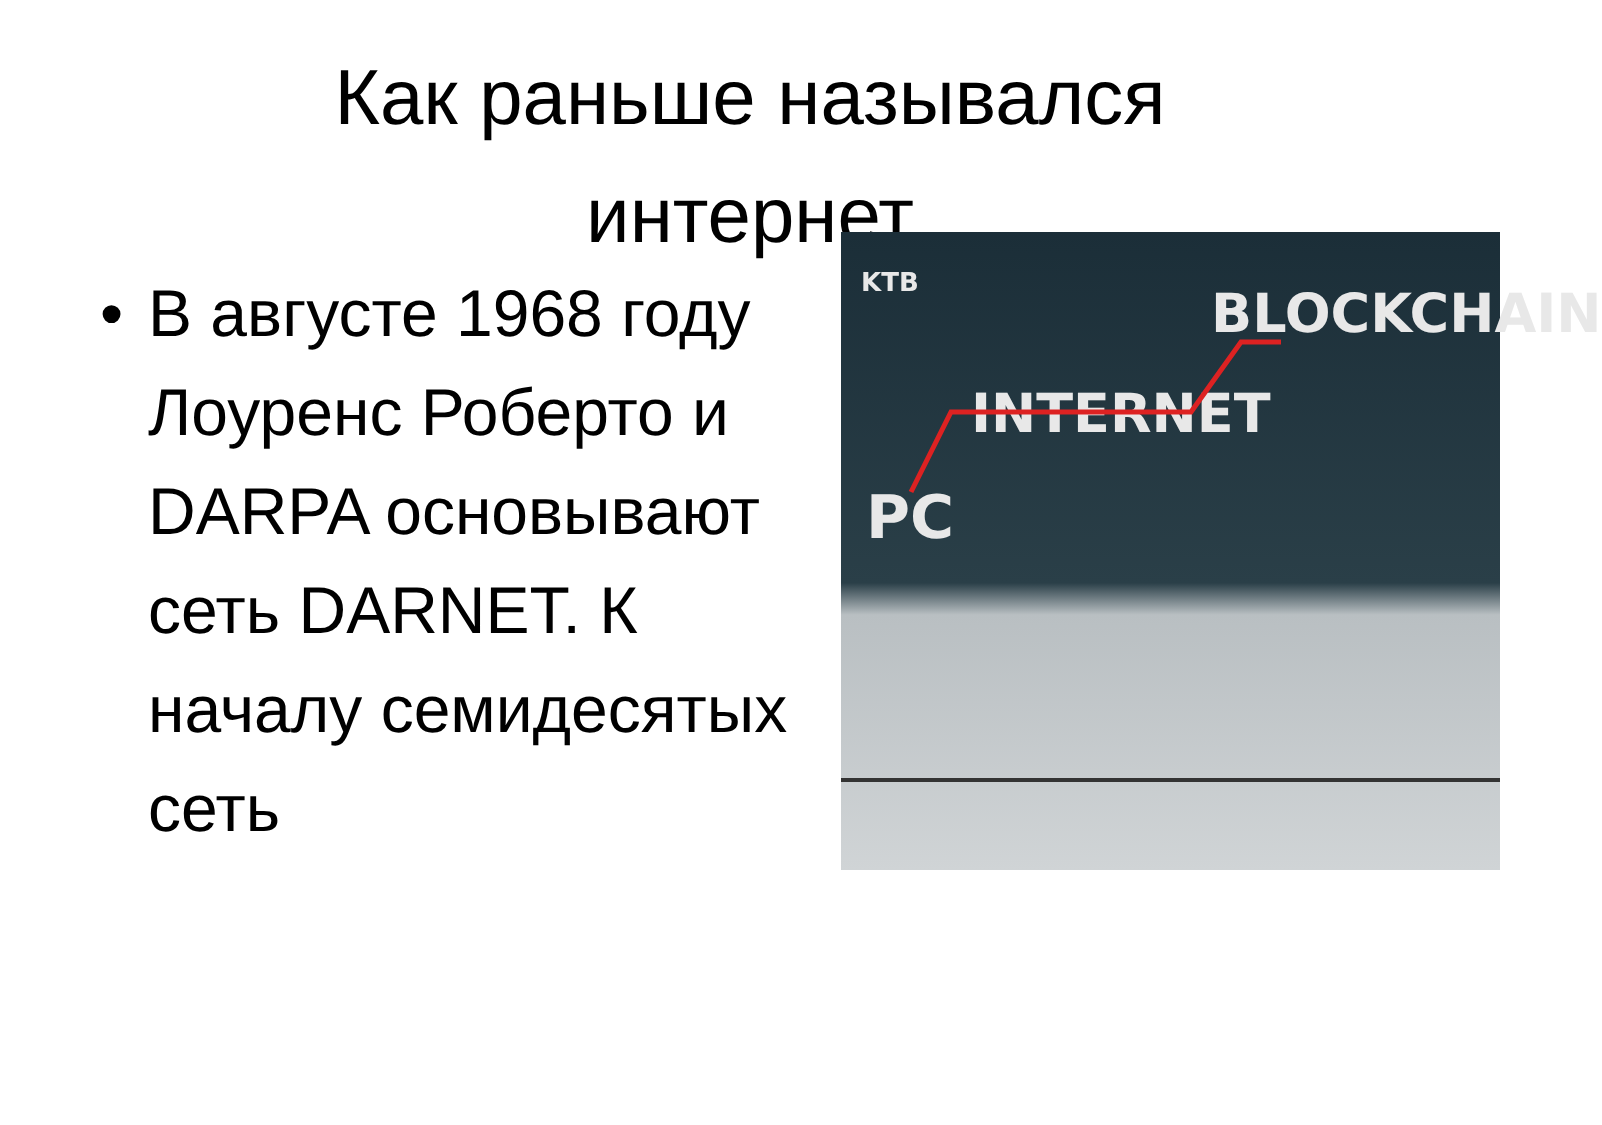Как раньше назывался интернет
• В августе 1968 году Лоуренс Роберто и DARPA основывают сеть DARNET. К началу семидесятых сеть
KTB BLOCKCHAIN
INTERNET
PC